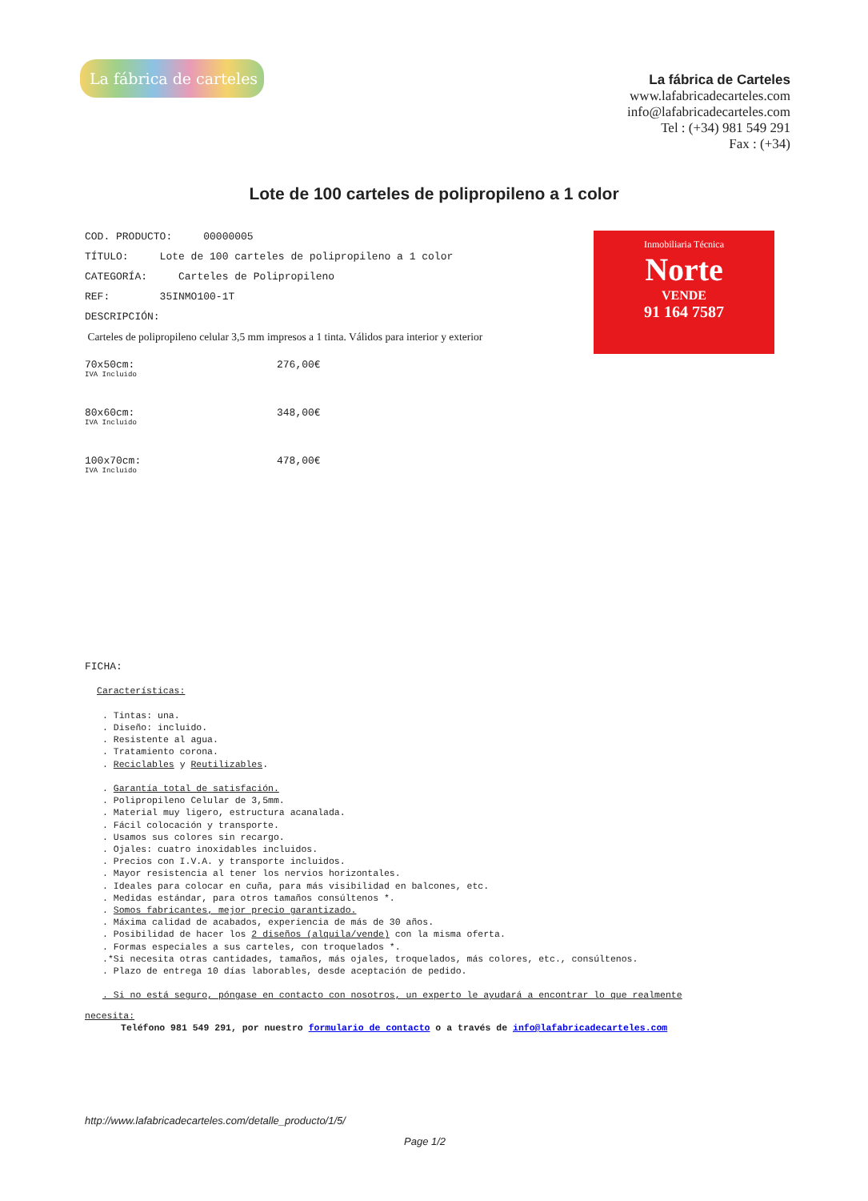La fábrica de carteles
La fábrica de Carteles
www.lafabricadecarteles.com
info@lafabricadecarteles.com
Tel : (+34) 981 549 291
Fax : (+34)
Lote de 100 carteles de polipropileno a 1 color
Inmobiliaria Técnica
Norte
VENDE
91 164 7587
COD. PRODUCTO: 00000005
TÍTULO: Lote de 100 carteles de polipropileno a 1 color
CATEGORÍA: Carteles de Polipropileno
REF: 35INMO100-1T
DESCRIPCIÓN:
Carteles de polipropileno celular 3,5 mm impresos a 1 tinta. Válidos para interior y exterior
70x50cm: 276,00€
IVA Incluido
80x60cm: 348,00€
IVA Incluido
100x70cm: 478,00€
IVA Incluido
FICHA:
Características:
. Tintas: una.
. Diseño: incluido.
. Resistente al agua.
. Tratamiento corona.
. Reciclables y Reutilizables.
. Garantía total de satisfación.
. Polipropileno Celular de 3,5mm.
. Material muy ligero, estructura acanalada.
. Fácil colocación y transporte.
. Usamos sus colores sin recargo.
. Ojales: cuatro inoxidables incluidos.
. Precios con I.V.A. y transporte incluidos.
. Mayor resistencia al tener los nervios horizontales.
. Ideales para colocar en cuña, para más visibilidad en balcones, etc.
. Medidas estándar, para otros tamaños consúltenos *.
. Somos fabricantes, mejor precio garantizado.
. Máxima calidad de acabados, experiencia de más de 30 años.
. Posibilidad de hacer los 2 diseños (alquila/vende) con la misma oferta.
. Formas especiales a sus carteles, con troquelados *.
.*Si necesita otras cantidades, tamaños, más ojales, troquelados, más colores, etc., consúltenos.
. Plazo de entrega 10 días laborables, desde aceptación de pedido.
. Si no está seguro, póngase en contacto con nosotros, un experto le ayudará a encontrar lo que realmente
necesita:
Teléfono 981 549 291, por nuestro formulario de contacto o a través de info@lafabricadecarteles.com
http://www.lafabricadecarteles.com/detalle_producto/1/5/
Page 1/2